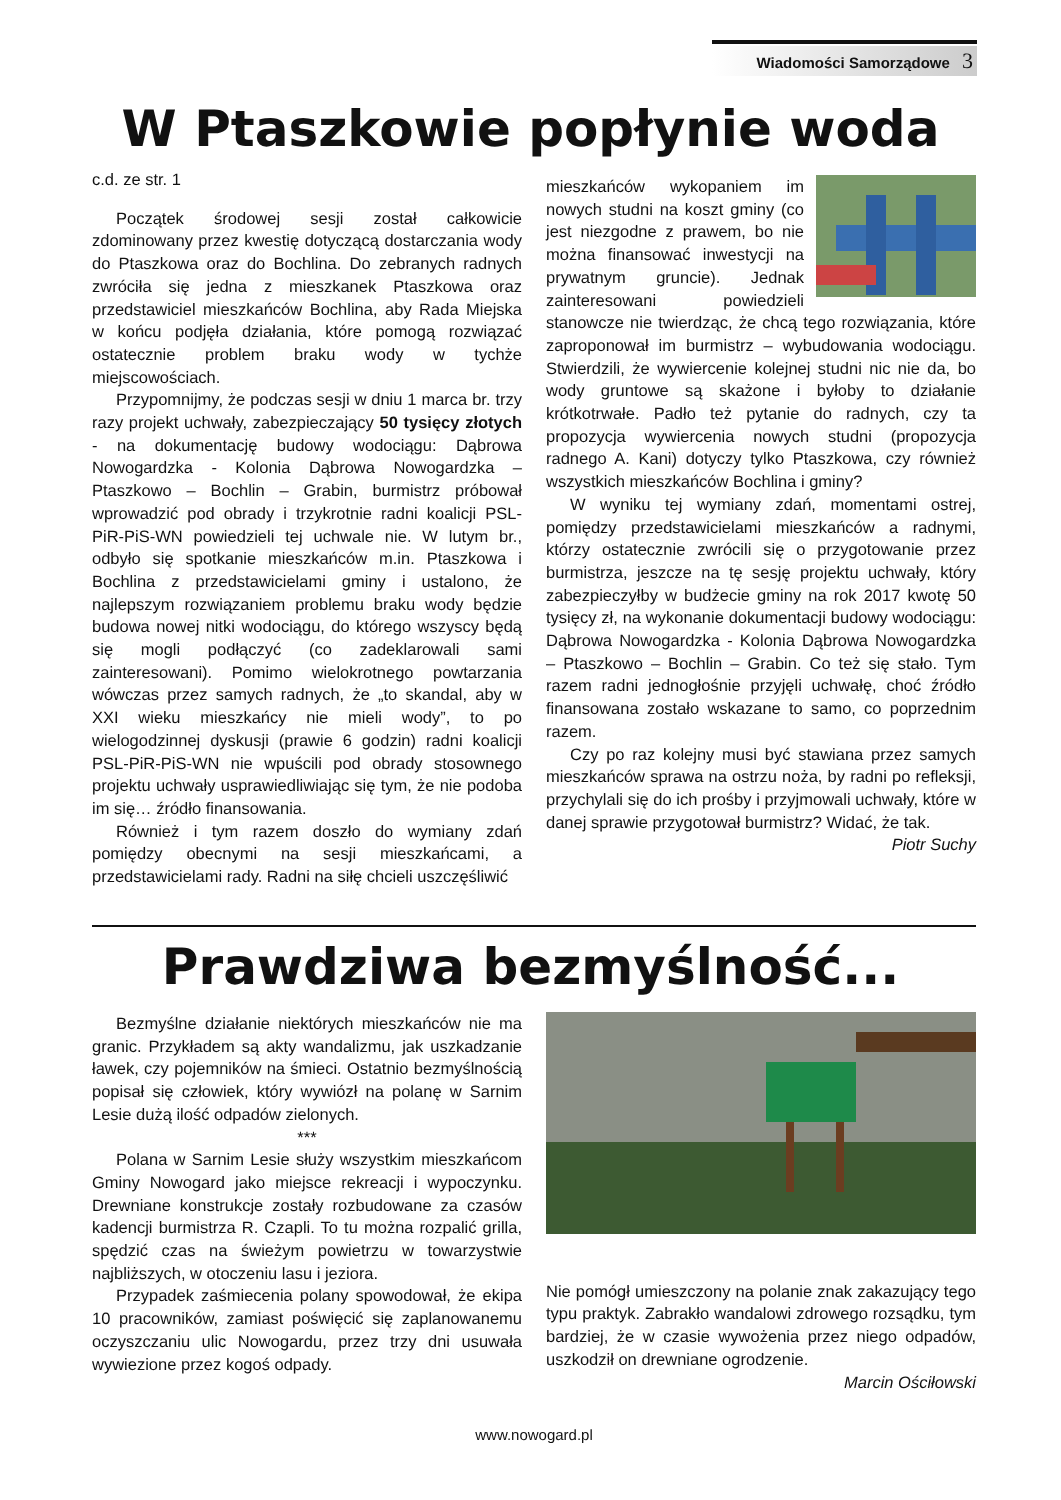Wiadomości Samorządowe 3
W Ptaszkowie popłynie woda
c.d. ze str. 1
Początek środowej sesji został całkowicie zdominowany przez kwestię dotyczącą dostarczania wody do Ptaszkowa oraz do Bochlina. Do zebranych radnych zwróciła się jedna z mieszkanek Ptaszkowa oraz przedstawiciel mieszkańców Bochlina, aby Rada Miejska w końcu podjęła działania, które pomogą rozwiązać ostatecznie problem braku wody w tychże miejscowościach.
Przypomnijmy, że podczas sesji w dniu 1 marca br. trzy razy projekt uchwały, zabezpieczający 50 tysięcy złotych - na dokumentację budowy wodociągu: Dąbrowa Nowogardzka - Kolonia Dąbrowa Nowogardzka – Ptaszkowo – Bochlin – Grabin, burmistrz próbował wprowadzić pod obrady i trzykrotnie radni koalicji PSL-PiR-PiS-WN powiedzieli tej uchwale nie. W lutym br., odbyło się spotkanie mieszkańców m.in. Ptaszkowa i Bochlina z przedstawicielami gminy i ustalono, że najlepszym rozwiązaniem problemu braku wody będzie budowa nowej nitki wodociągu, do którego wszyscy będą się mogli podłączyć (co zadeklarowali sami zainteresowani). Pomimo wielokrotnego powtarzania wówczas przez samych radnych, że „to skandal, aby w XXI wieku mieszkańcy nie mieli wody”, to po wielogodzinnej dyskusji (prawie 6 godzin) radni koalicji PSL-PiR-PiS-WN nie wpuścili pod obrady stosownego projektu uchwały usprawiedliwiając się tym, że nie podoba im się… źródło finansowania.
Również i tym razem doszło do wymiany zdań pomiędzy obecnymi na sesji mieszkańcami, a przedstawicielami rady. Radni na siłę chcieli uszczęśliwić
mieszkańców wykopaniem im nowych studni na koszt gminy (co jest niezgodne z prawem, bo nie można finansować inwestycji na prywatnym gruncie). Jednak zainteresowani powiedzieli stanowcze nie twierdząc, że chcą tego rozwiązania, które zaproponował im burmistrz – wybudowania wodociągu. Stwierdzili, że wywiercenie kolejnej studni nic nie da, bo wody gruntowe są skażone i byłoby to działanie krótkotrwałe. Padło też pytanie do radnych, czy ta propozycja wywiercenia nowych studni (propozycja radnego A. Kani) dotyczy tylko Ptaszkowa, czy również wszystkich mieszkańców Bochlina i gminy?
W wyniku tej wymiany zdań, momentami ostrej, pomiędzy przedstawicielami mieszkańców a radnymi, którzy ostatecznie zwrócili się o przygotowanie przez burmistrza, jeszcze na tę sesję projektu uchwały, który zabezpieczyłby w budżecie gminy na rok 2017 kwotę 50 tysięcy zł, na wykonanie dokumentacji budowy wodociągu: Dąbrowa Nowogardzka - Kolonia Dąbrowa Nowogardzka – Ptaszkowo – Bochlin – Grabin. Co też się stało. Tym razem radni jednogłośnie przyjęli uchwałę, choć źródło finansowana zostało wskazane to samo, co poprzednim razem.
Czy po raz kolejny musi być stawiana przez samych mieszkańców sprawa na ostrzu noża, by radni po refleksji, przychylali się do ich prośby i przyjmowali uchwały, które w danej sprawie przygotował burmistrz? Widać, że tak.
Piotr Suchy
Prawdziwa bezmyślność...
Bezmyślne działanie niektórych mieszkańców nie ma granic. Przykładem są akty wandalizmu, jak uszkadzanie ławek, czy pojemników na śmieci. Ostatnio bezmyślnością popisał się człowiek, który wywiózł na polanę w Sarnim Lesie dużą ilość odpadów zielonych.
***
Polana w Sarnim Lesie służy wszystkim mieszkańcom Gminy Nowogard jako miejsce rekreacji i wypoczynku. Drewniane konstrukcje zostały rozbudowane za czasów kadencji burmistrza R. Czapli. To tu można rozpalić grilla, spędzić czas na świeżym powietrzu w towarzystwie najbliższych, w otoczeniu lasu i jeziora.
Przypadek zaśmiecenia polany spowodował, że ekipa 10 pracowników, zamiast poświęcić się zaplanowanemu oczyszczaniu ulic Nowogardu, przez trzy dni usuwała wywiezione przez kogoś odpady.
Nie pomógł umieszczony na polanie znak zakazujący tego typu praktyk. Zabrakło wandalowi zdrowego rozsądku, tym bardziej, że w czasie wywożenia przez niego odpadów, uszkodził on drewniane ogrodzenie.
Marcin Ościłowski
www.nowogard.pl